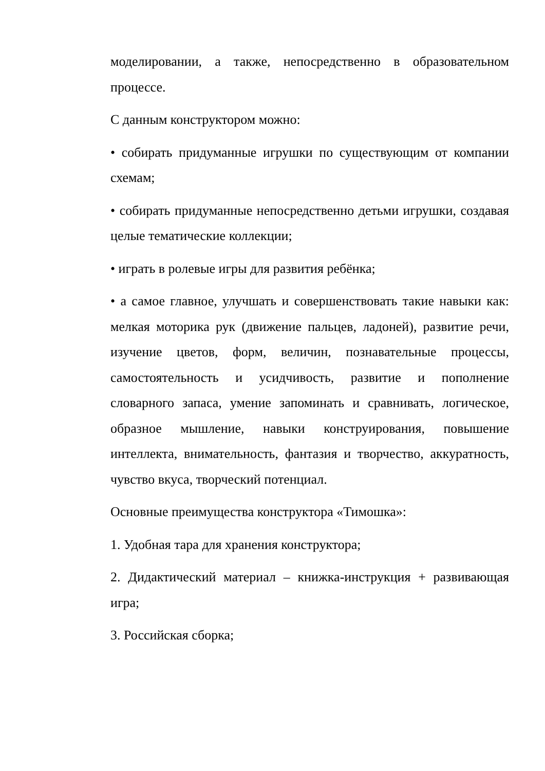моделировании, а также, непосредственно в образовательном процессе.
С данным конструктором можно:
• собирать придуманные игрушки по существующим от компании схемам;
• собирать придуманные непосредственно детьми игрушки, создавая целые тематические коллекции;
• играть в ролевые игры для развития ребёнка;
• а самое главное, улучшать и совершенствовать такие навыки как: мелкая моторика рук (движение пальцев, ладоней), развитие речи, изучение цветов, форм, величин, познавательные процессы, самостоятельность и усидчивость, развитие и пополнение словарного запаса, умение запоминать и сравнивать, логическое, образное мышление, навыки конструирования, повышение интеллекта, внимательность, фантазия и творчество, аккуратность, чувство вкуса, творческий потенциал.
Основные преимущества конструктора «Тимошка»:
1. Удобная тара для хранения конструктора;
2. Дидактический материал – книжка-инструкция + развивающая игра;
3. Российская сборка;